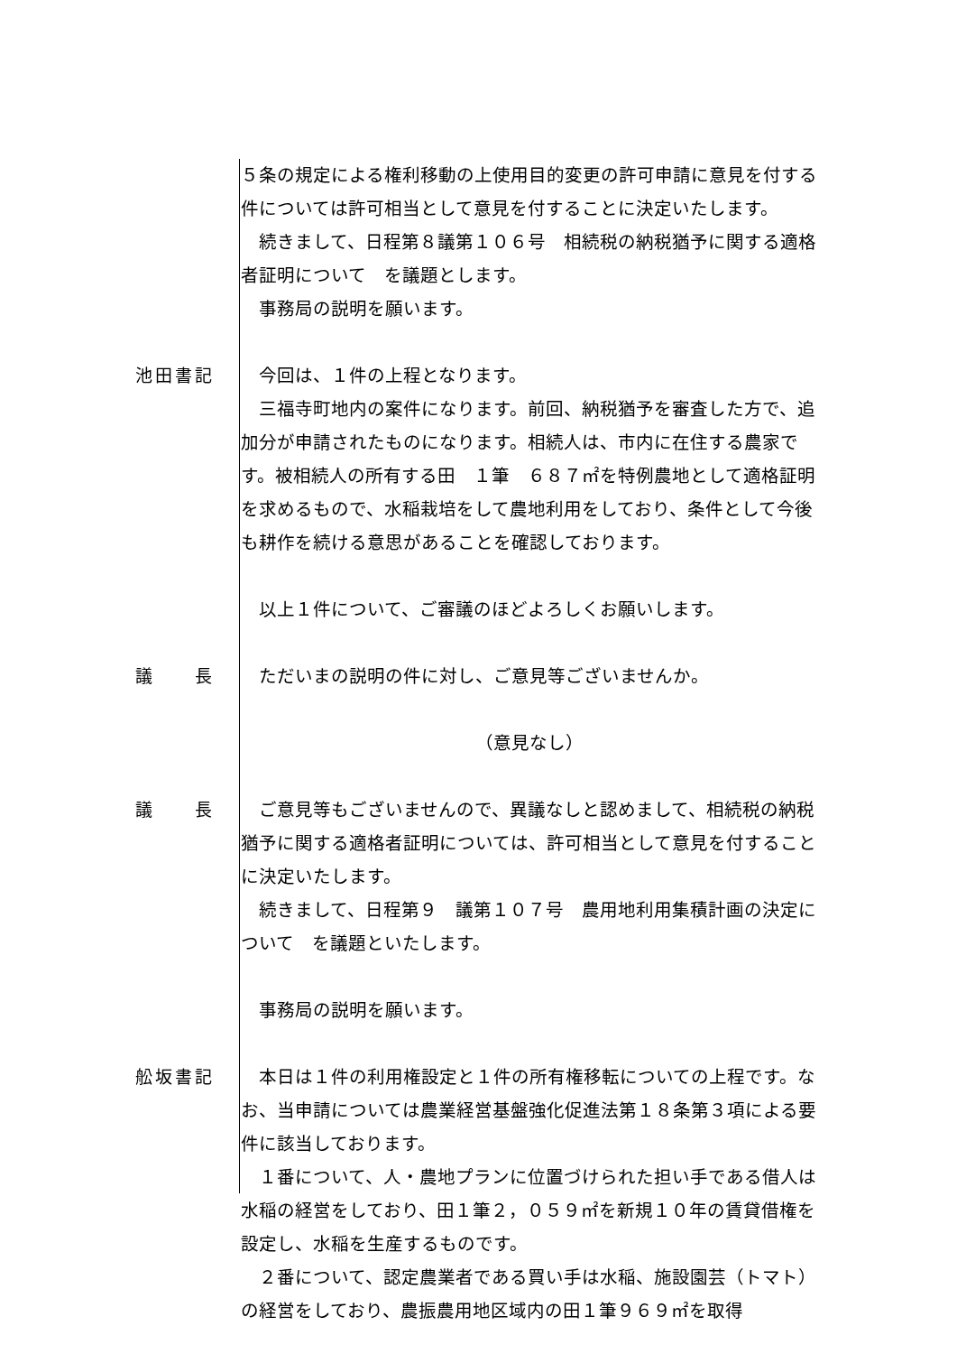５条の規定による権利移動の上使用目的変更の許可申請に意見を付する件については許可相当として意見を付することに決定いたします。
　続きまして、日程第８議第１０６号　相続税の納税猶予に関する適格者証明について　を議題とします。
　事務局の説明を願います。
池田書記 　今回は、１件の上程となります。
　三福寺町地内の案件になります。前回、納税猶予を審査した方で、追加分が申請されたものになります。相続人は、市内に在住する農家です。被相続人の所有する田　１筆　６８７㎡を特例農地として適格証明を求めるもので、水稲栽培をして農地利用をしており、条件として今後も耕作を続ける意思があることを確認しております。
　以上１件について、ご審議のほどよろしくお願いします。
議長 　ただいまの説明の件に対し、ご意見等ございませんか。
（意見なし）
議長 　ご意見等もございませんので、異議なしと認めまして、相続税の納税猶予に関する適格者証明については、許可相当として意見を付することに決定いたします。
　続きまして、日程第９　議第１０７号　農用地利用集積計画の決定について　を議題といたします。
　事務局の説明を願います。
舩坂書記 　本日は１件の利用権設定と１件の所有権移転についての上程です。なお、当申請については農業経営基盤強化促進法第１８条第３項による要件に該当しております。
　１番について、人・農地プランに位置づけられた担い手である借人は水稲の経営をしており、田１筆２，０５９㎡を新規１０年の賃貸借権を設定し、水稲を生産するものです。
　２番について、認定農業者である買い手は水稲、施設園芸（トマト）の経営をしており、農振農用地区域内の田１筆９６９㎡を取得